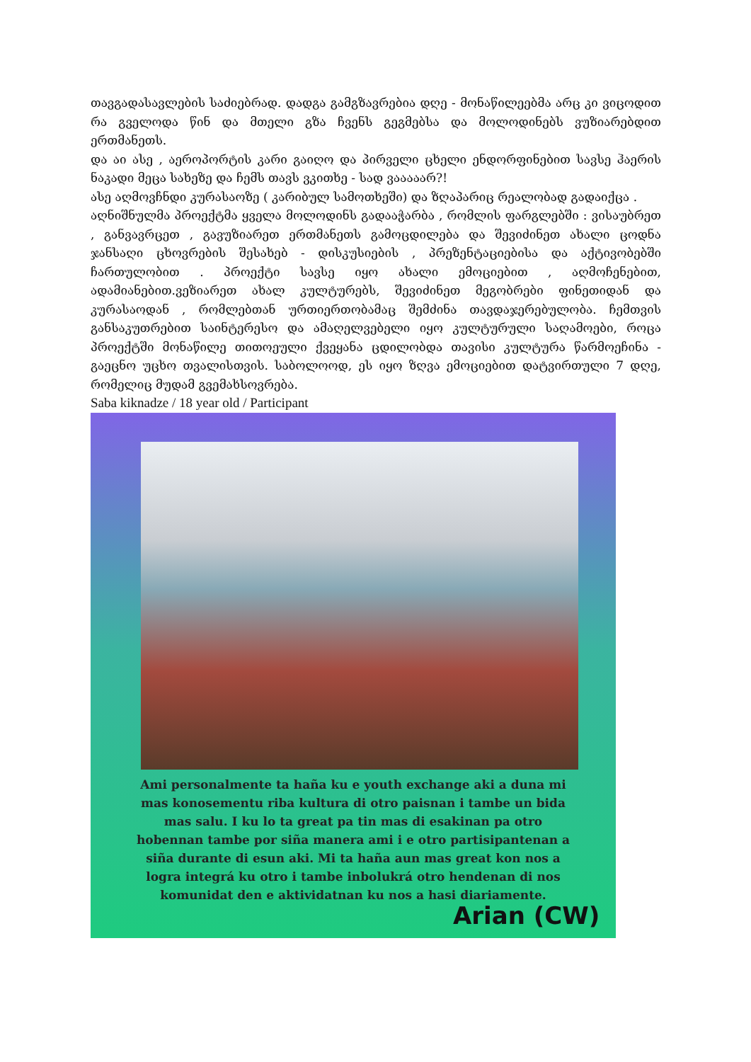თავგადასავლების საძიებრად. დადგა გამგზავრებია დღე - მონაწილეებმა არც კი ვიცოდით რა გველოდა წინ და მთელი გზა ჩვენს გეგმებსა და მოლოდინებს ვუზიარებდით ერთმანეთს.
და აი ასე , აეროპორტის კარი გაიღო და პირველი ცხელი ენდორფინებით სავსე ჰაერის ნაკადი მეცა სახეზე და ჩემს თავს ვკითხე - სად ვააააარ?!
ასე აღმოვჩნდი კურასაოზე ( კარიბულ სამოთხეში) და ზღაპარიც რეალობად გადაიქცა .
აღნიშნულმა პროექტმა ყველა მოლოდინს გადააჭარბა , რომლის ფარგლებში : ვისაუბრეთ , განვავრცეთ , გავუზიარეთ ერთმანეთს გამოცდილება და შევიძინეთ ახალი ცოდნა ჯანსაღი ცხოვრების შესახებ - დისკუსიების , პრეზენტაციებისა და აქტივობებში ჩართულობით . პროექტი სავსე იყო ახალი ემოციებით , აღმოჩენებით, ადამიანებით.ვეზიარეთ ახალ კულტურებს, შევიძინეთ მეგობრები ფინეთიდან და კურასაოდან , რომლებთან ურთიერთობამაც შემძინა თავდაჯერებულობა. ჩემთვის განსაკუთრებით საინტერესო და ამაღელვებელი იყო კულტურული საღამოები, როცა პროექტში მონაწილე თითოეული ქვეყანა ცდილობდა თავისი კულტურა წარმოეჩინა - გაეცნო უცხო თვალისთვის. საბოლოოდ, ეს იყო ზღვა ემოციებით დატვირთული 7 დღე, რომელიც მუდამ გვემახსოვრება.
Saba kiknadze / 18 year old / Participant
Ami personalmente ta haña ku e youth exchange aki a duna mi mas konosementu riba kultura di otro paisnan i tambe un bida mas salu. I ku lo ta great pa tin mas di esakinan pa otro hobennan tambe por siña manera ami i e otro partisipantenan a siña durante di esun aki. Mi ta haña aun mas great kon nos a logra integrá ku otro i tambe inbolukrá otro hendenan di nos komunidat den e aktividatnan ku nos a hasi diariamente.
Arian (CW)